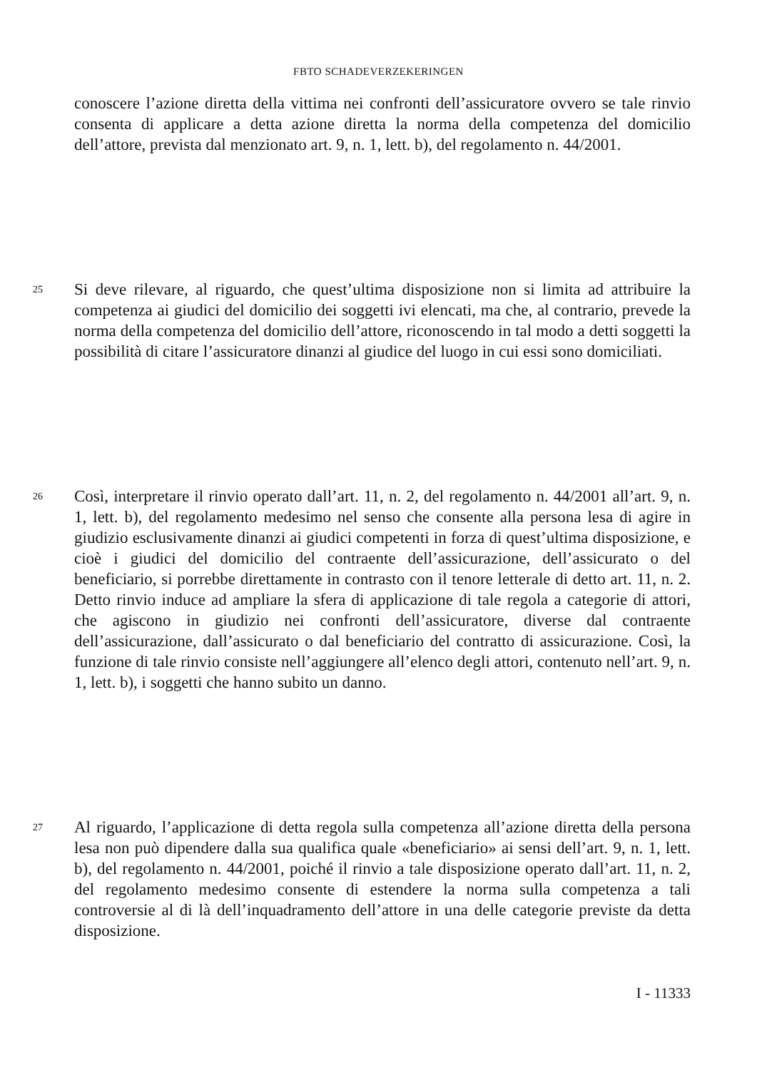FBTO SCHADEVERZEKERINGEN
conoscere l’azione diretta della vittima nei confronti dell’assicuratore ovvero se tale rinvio consenta di applicare a detta azione diretta la norma della competenza del domicilio dell’attore, prevista dal menzionato art. 9, n. 1, lett. b), del regolamento n. 44/2001.
25
Si deve rilevare, al riguardo, che quest’ultima disposizione non si limita ad attribuire la competenza ai giudici del domicilio dei soggetti ivi elencati, ma che, al contrario, prevede la norma della competenza del domicilio dell’attore, riconoscendo in tal modo a detti soggetti la possibilità di citare l’assicuratore dinanzi al giudice del luogo in cui essi sono domiciliati.
26
Così, interpretare il rinvio operato dall’art. 11, n. 2, del regolamento n. 44/2001 all’art. 9, n. 1, lett. b), del regolamento medesimo nel senso che consente alla persona lesa di agire in giudizio esclusivamente dinanzi ai giudici competenti in forza di quest’ultima disposizione, e cioè i giudici del domicilio del contraente dell’assicurazione, dell’assicurato o del beneficiario, si porrebbe direttamente in contrasto con il tenore letterale di detto art. 11, n. 2. Detto rinvio induce ad ampliare la sfera di applicazione di tale regola a categorie di attori, che agiscono in giudizio nei confronti dell’assicuratore, diverse dal contraente dell’assicurazione, dall’assicurato o dal beneficiario del contratto di assicurazione. Così, la funzione di tale rinvio consiste nell’aggiungere all’elenco degli attori, contenuto nell’art. 9, n. 1, lett. b), i soggetti che hanno subito un danno.
27
Al riguardo, l’applicazione di detta regola sulla competenza all’azione diretta della persona lesa non può dipendere dalla sua qualifica quale «beneficiario» ai sensi dell’art. 9, n. 1, lett. b), del regolamento n. 44/2001, poiché il rinvio a tale disposizione operato dall’art. 11, n. 2, del regolamento medesimo consente di estendere la norma sulla competenza a tali controversie al di là dell’inquadramento dell’attore in una delle categorie previste da detta disposizione.
I - 11333